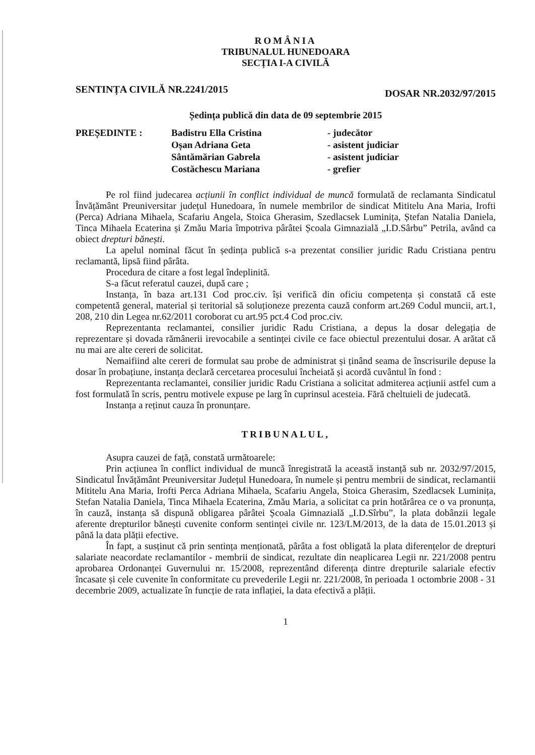ROMÂNIA
TRIBUNALUL HUNEDOARA
SECȚIA I-A CIVILĂ
SENTINȚA CIVILĂ NR.2241/2015 DOSAR NR.2032/97/2015
Ședința publică din data de 09 septembrie 2015
| PREȘEDINTE : | Badistru Ella Cristina | - judecător |
| | Oșan Adriana Geta | - asistent judiciar |
| | Sântămărian Gabrela | - asistent judiciar |
| | Costăchescu Mariana | - grefier |
Pe rol fiind judecarea acțiunii în conflict individual de muncă formulată de reclamanta Sindicatul Învățământ Preuniversitar județul Hunedoara, în numele membrilor de sindicat Mititelu Ana Maria, Irofti (Perca) Adriana Mihaela, Scafariu Angela, Stoica Gherasim, Szedlacsek Luminița, Ștefan Natalia Daniela, Tinca Mihaela Ecaterina și Zmău Maria împotriva pârâtei Școala Gimnazială „I.D.Sârbu” Petrila, având ca obiect drepturi bănești.
La apelul nominal făcut în ședința publică s-a prezentat consilier juridic Radu Cristiana pentru reclamantă, lipsă fiind pârâta.
Procedura de citare a fost legal îndeplinită.
S-a făcut referatul cauzei, după care ;
Instanța, în baza art.131 Cod proc.civ. își verifică din oficiu competența și constată că este competentă general, material și teritorial să soluționeze prezenta cauză conform art.269 Codul muncii, art.1, 208, 210 din Legea nr.62/2011 coroborat cu art.95 pct.4 Cod proc.civ.
Reprezentanta reclamantei, consilier juridic Radu Cristiana, a depus la dosar delegația de reprezentare și dovada rămânerii irevocabile a sentinței civile ce face obiectul prezentului dosar. A arătat că nu mai are alte cereri de solicitat.
Nemaifiind alte cereri de formulat sau probe de administrat și ținând seama de înscrisurile depuse la dosar în probațiune, instanța declară cercetarea procesului încheiată și acordă cuvântul în fond :
Reprezentanta reclamantei, consilier juridic Radu Cristiana a solicitat admiterea acțiunii astfel cum a fost formulată în scris, pentru motivele expuse pe larg în cuprinsul acesteia. Fără cheltuieli de judecată.
Instanța a reținut cauza în pronunțare.
TRIBUNALUL,
Asupra cauzei de față, constată următoarele:
Prin acțiunea în conflict individual de muncă înregistrată la această instanță sub nr. 2032/97/2015, Sindicatul Învățământ Preuniversitar Județul Hunedoara, în numele și pentru membrii de sindicat, reclamantii Mititelu Ana Maria, Irofti Perca Adriana Mihaela, Scafariu Angela, Stoica Gherasim, Szedlacsek Luminița, Stefan Natalia Daniela, Tinca Mihaela Ecaterina, Zmău Maria, a solicitat ca prin hotărârea ce o va pronunța, în cauză, instanța să dispună obligarea pârâtei Școala Gimnazială „I.D.Sîrbu”, la plata dobânzii legale aferente drepturilor bănești cuvenite conform sentinței civile nr. 123/LM/2013, de la data de 15.01.2013 și până la data plății efective.
În fapt, a susținut că prin sentința menționată, pârâta a fost obligată la plata diferențelor de drepturi salariate neacordate reclamantilor - membrii de sindicat, rezultate din neaplicarea Legii nr. 221/2008 pentru aprobarea Ordonanței Guvernului nr. 15/2008, reprezentând diferența dintre drepturile salariale efectiv încasate și cele cuvenite în conformitate cu prevederile Legii nr. 221/2008, în perioada 1 octombrie 2008 - 31 decembrie 2009, actualizate în funcție de rata inflației, la data efectivă a plății.
1